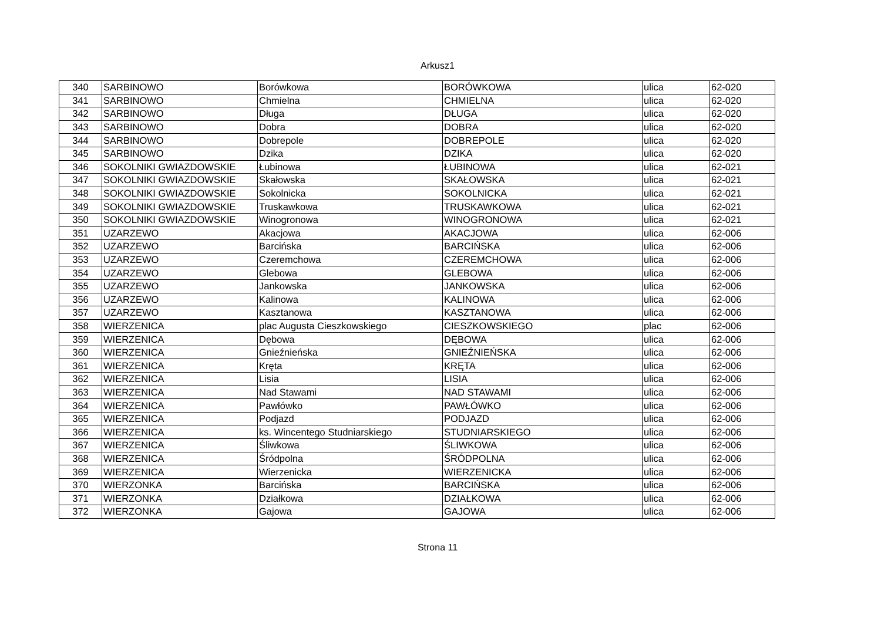Arkusz1
| 340 | SARBINOWO | Borówkowa | BORÓWKOWA | ulica | 62-020 |
| 341 | SARBINOWO | Chmielna | CHMIELNA | ulica | 62-020 |
| 342 | SARBINOWO | Długa | DŁUGA | ulica | 62-020 |
| 343 | SARBINOWO | Dobra | DOBRA | ulica | 62-020 |
| 344 | SARBINOWO | Dobrepole | DOBREPOLE | ulica | 62-020 |
| 345 | SARBINOWO | Dzika | DZIKA | ulica | 62-020 |
| 346 | SOKOLNIKI GWIAZDOWSKIE | Łubinowa | ŁUBINOWA | ulica | 62-021 |
| 347 | SOKOLNIKI GWIAZDOWSKIE | Skałowska | SKAŁOWSKA | ulica | 62-021 |
| 348 | SOKOLNIKI GWIAZDOWSKIE | Sokolnicka | SOKOLNICKA | ulica | 62-021 |
| 349 | SOKOLNIKI GWIAZDOWSKIE | Truskawkowa | TRUSKAWKOWA | ulica | 62-021 |
| 350 | SOKOLNIKI GWIAZDOWSKIE | Winogronowa | WINOGRONOWA | ulica | 62-021 |
| 351 | UZARZEWO | Akacjowa | AKACJOWA | ulica | 62-006 |
| 352 | UZARZEWO | Barcińska | BARCIŃSKA | ulica | 62-006 |
| 353 | UZARZEWO | Czeremchowa | CZEREMCHOWA | ulica | 62-006 |
| 354 | UZARZEWO | Glebowa | GLEBOWA | ulica | 62-006 |
| 355 | UZARZEWO | Jankowska | JANKOWSKA | ulica | 62-006 |
| 356 | UZARZEWO | Kalinowa | KALINOWA | ulica | 62-006 |
| 357 | UZARZEWO | Kasztanowa | KASZTANOWA | ulica | 62-006 |
| 358 | WIERZENICA | plac Augusta Cieszkowskiego | CIESZKOWSKIEGO | plac | 62-006 |
| 359 | WIERZENICA | Dębowa | DĘBOWA | ulica | 62-006 |
| 360 | WIERZENICA | Gnieźnieńska | GNIEŹNIEŃSKA | ulica | 62-006 |
| 361 | WIERZENICA | Kręta | KRĘTA | ulica | 62-006 |
| 362 | WIERZENICA | Lisia | LISIA | ulica | 62-006 |
| 363 | WIERZENICA | Nad Stawami | NAD STAWAMI | ulica | 62-006 |
| 364 | WIERZENICA | Pawłówko | PAWŁÓWKO | ulica | 62-006 |
| 365 | WIERZENICA | Podjazd | PODJAZD | ulica | 62-006 |
| 366 | WIERZENICA | ks. Wincentego Studniarskiego | STUDNIARSKIEGO | ulica | 62-006 |
| 367 | WIERZENICA | Śliwkowa | ŚLIWKOWA | ulica | 62-006 |
| 368 | WIERZENICA | Śródpolna | ŚRÓDPOLNA | ulica | 62-006 |
| 369 | WIERZENICA | Wierzenicka | WIERZENICKA | ulica | 62-006 |
| 370 | WIERZONKA | Barcińska | BARCIŃSKA | ulica | 62-006 |
| 371 | WIERZONKA | Działkowa | DZIAŁKOWA | ulica | 62-006 |
| 372 | WIERZONKA | Gajowa | GAJOWA | ulica | 62-006 |
Strona 11